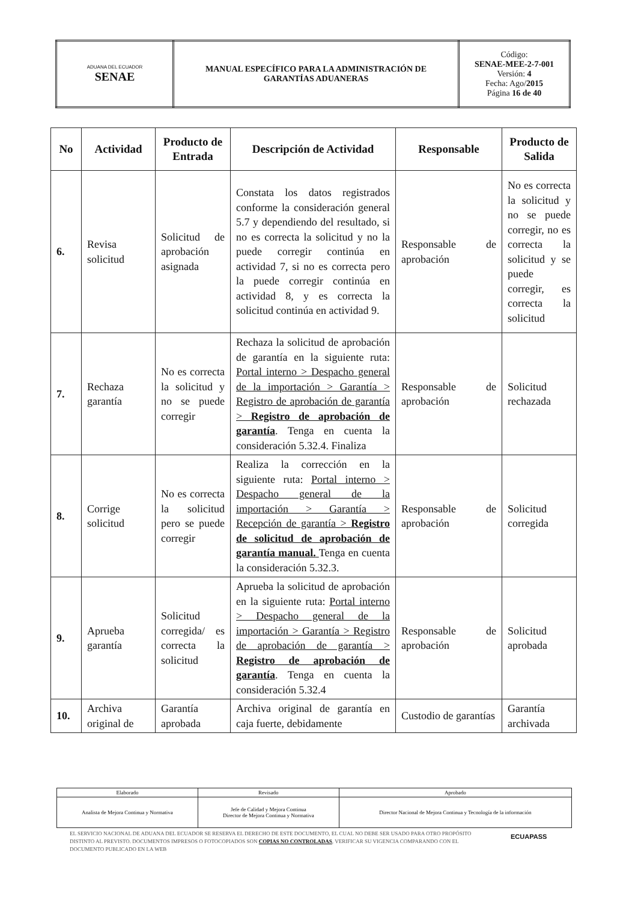| ADUANA DEL ECUADOR SENAE | MANUAL ESPECÍFICO PARA LA ADMINISTRACIÓN DE GARANTÍAS ADUANERAS | Código: SENAE-MEE-2-7-001 Versión: 4 Fecha: Ago/ 2015 Página 16 de 40 |
| No | Actividad | Producto de Entrada | Descripción de Actividad | Responsable | Producto de Salida |
| --- | --- | --- | --- | --- | --- |
| 6. | Revisa solicitud | Solicitud de aprobación asignada | Constata los datos registrados conforme la consideración general 5.7 y dependiendo del resultado, si no es correcta la solicitud y no la puede corregir continúa en actividad 7, si no es correcta pero la puede corregir continúa en actividad 8, y es correcta la solicitud continúa en actividad 9. | Responsable de aprobación | No es correcta la solicitud y no se puede corregir, no es correcta la solicitud y se puede corregir, es correcta la solicitud |
| 7. | Rechaza garantía | No es correcta la solicitud y no se puede corregir | Rechaza la solicitud de aprobación de garantía en la siguiente ruta: Portal interno > Despacho general de la importación > Garantía > Registro de aprobación de garantía > Registro de aprobación de garantía . Tenga en cuenta la consideración 5.32.4. Finaliza | Responsable de aprobación | Solicitud rechazada |
| 8. | Corrige solicitud | No es correcta la solicitud pero se puede corregir | Realiza la corrección en la siguiente ruta: Portal interno > Despacho general de la importación > Garantía > Recepción de garantía > Registro de solicitud de aprobación de garantía manual. Tenga en cuenta la consideración 5.32.3. | Responsable de aprobación | Solicitud corregida |
| 9. | Aprueba garantía | Solicitud corregida/ es correcta la solicitud | Aprueba la solicitud de aprobación en la siguiente ruta: Portal interno > Despacho general de la importación > Garantía > Registro de aprobación de garantía > Registro de aprobación de garantía . Tenga en cuenta la consideración 5.32.4 | Responsable de aprobación | Solicitud aprobada |
| 10. | Archiva original de | Garantía aprobada | Archiva original de garantía en caja fuerte, debidamente | Custodio de garantías | Garantía archivada |
| Elaborado | Revisado | Aprobado |
| Analista de Mejora Continua y Normativa | Jefe de Calidad y Mejora Continua Director de Mejora Continua y Normativa | Director Nacional de Mejora Continua y Tecnología de la información |
EL SERVICIO NACIONAL DE ADUANA DEL ECUADOR SE RESERVA EL DERECHO DE ESTE DOCUMENTO, EL CUAL NO DEBE SER USADO PARA OTRO PROPÓSITO DISTINTO AL PREVISTO. DOCUMENTOS IMPRESOS O FOTOCOPIADOS SON COPIAS NO CONTROLADAS, VERIFICAR SU VIGENCIA COMPARANDO CON EL DOCUMENTO PUBLICADO EN LA WEB
ECUAPASS